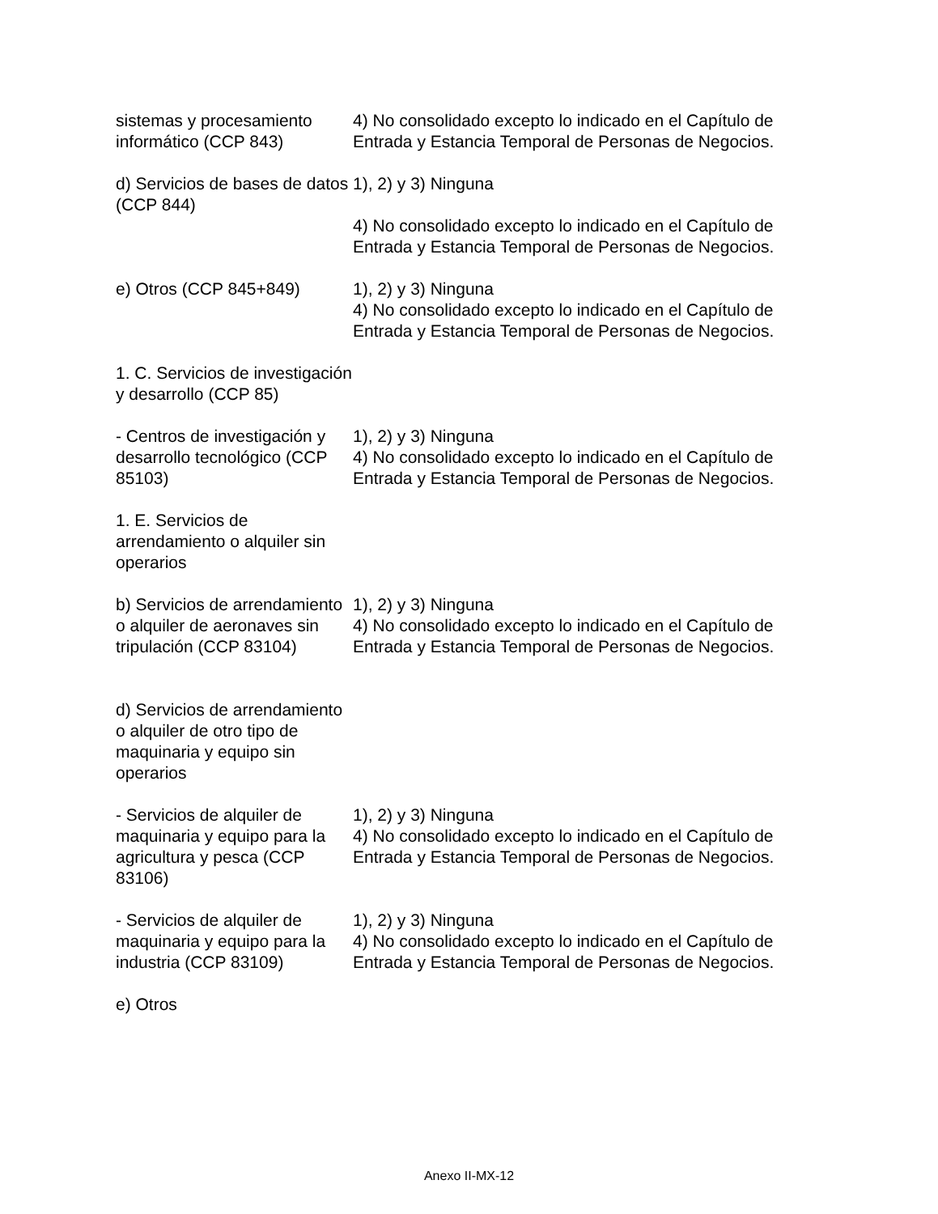| sistemas y procesamiento informático (CCP 843) | 4) No consolidado excepto lo indicado en el Capítulo de Entrada y Estancia Temporal de Personas de Negocios. |
| d) Servicios de bases de datos (CCP 844) | 1), 2) y 3) Ninguna 4) No consolidado excepto lo indicado en el Capítulo de Entrada y Estancia Temporal de Personas de Negocios. |
| e) Otros (CCP 845+849) | 1), 2) y 3) Ninguna 4) No consolidado excepto lo indicado en el Capítulo de Entrada y Estancia Temporal de Personas de Negocios. |
| 1. C. Servicios de investigación y desarrollo (CCP 85) | |
| - Centros de investigación y desarrollo tecnológico (CCP 85103) | 1), 2) y 3) Ninguna 4) No consolidado excepto lo indicado en el Capítulo de Entrada y Estancia Temporal de Personas de Negocios. |
| 1. E. Servicios de arrendamiento o alquiler sin operarios | |
| b) Servicios de arrendamiento o alquiler de aeronaves sin tripulación (CCP 83104) | 1), 2) y 3) Ninguna 4) No consolidado excepto lo indicado en el Capítulo de Entrada y Estancia Temporal de Personas de Negocios. |
| d) Servicios de arrendamiento o alquiler de otro tipo de maquinaria y equipo sin operarios | |
| - Servicios de alquiler de maquinaria y equipo para la agricultura y pesca (CCP 83106) | 1), 2) y 3) Ninguna 4) No consolidado excepto lo indicado en el Capítulo de Entrada y Estancia Temporal de Personas de Negocios. |
| - Servicios de alquiler de maquinaria y equipo para la industria (CCP 83109) | 1), 2) y 3) Ninguna 4) No consolidado excepto lo indicado en el Capítulo de Entrada y Estancia Temporal de Personas de Negocios. |
| e) Otros | |
Anexo II-MX-12